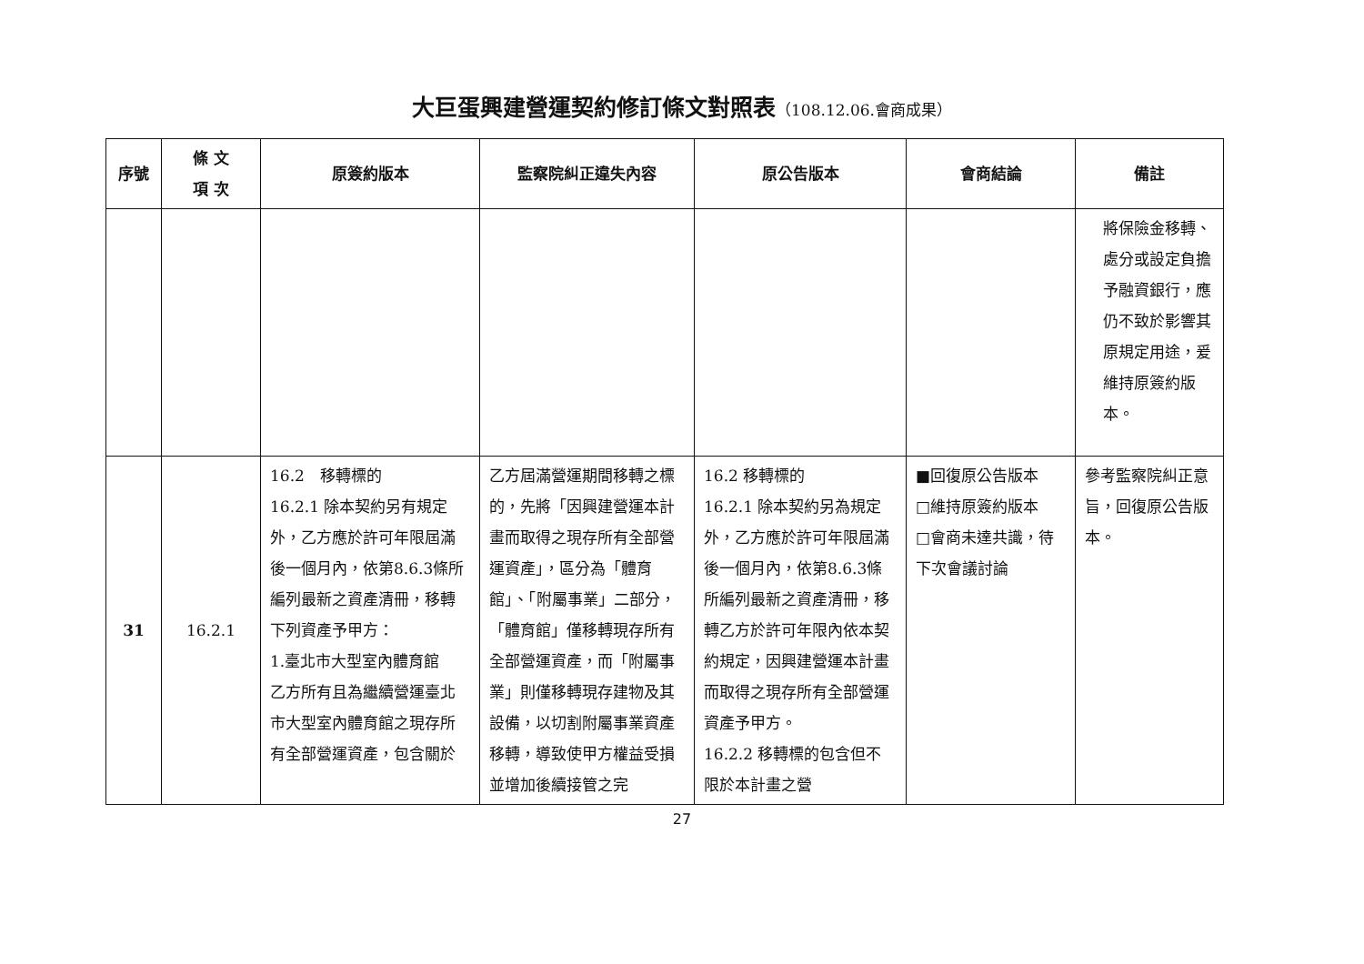大巨蛋興建營運契約修訂條文對照表（108.12.06.會商成果）
| 序號 | 條 文 項 次 | 原簽約版本 | 監察院糾正違失內容 | 原公告版本 | 會商結論 | 備註 |
| --- | --- | --- | --- | --- | --- | --- |
| | | | | | | 將保險金移轉、處分或設定負擔予融資銀行，應仍不致於影響其原規定用途，爰維持原簽約版本。 |
| 31 | 16.2.1 | 16.2 移轉標的 16.2.1 除本契約另有規定外，乙方應於許可年限屆滿後一個月內，依第8.6.3條所編列最新之資產清冊，移轉下列資產予甲方： 1.臺北市大型室內體育館 乙方所有且為繼續營運臺北市大型室內體育館之現存所有全部營運資產，包含關於 | 乙方屆滿營運期間移轉之標的，先將「因興建營運本計畫而取得之現存所有全部營運資產」，區分為「體育館」、「附屬事業」二部分，「體育館」僅移轉現存所有全部營運資產，而「附屬事業」則僅移轉現存建物及其設備，以切割附屬事業資產移轉，導致使甲方權益受損並增加後續接管之完 | 16.2 移轉標的 16.2.1 除本契約另為規定外，乙方應於許可年限屆滿後一個月內，依第8.6.3條所編列最新之資產清冊，移轉乙方於許可年限內依本契約規定，因興建營運本計畫而取得之現存所有全部營運資產予甲方。 16.2.2 移轉標的包含但不限於本計畫之營 | ■回復原公告版本 □維持原簽約版本 □會商未達共識，待下次會議討論 | 參考監察院糾正意旨，回復原公告版本。 |
27